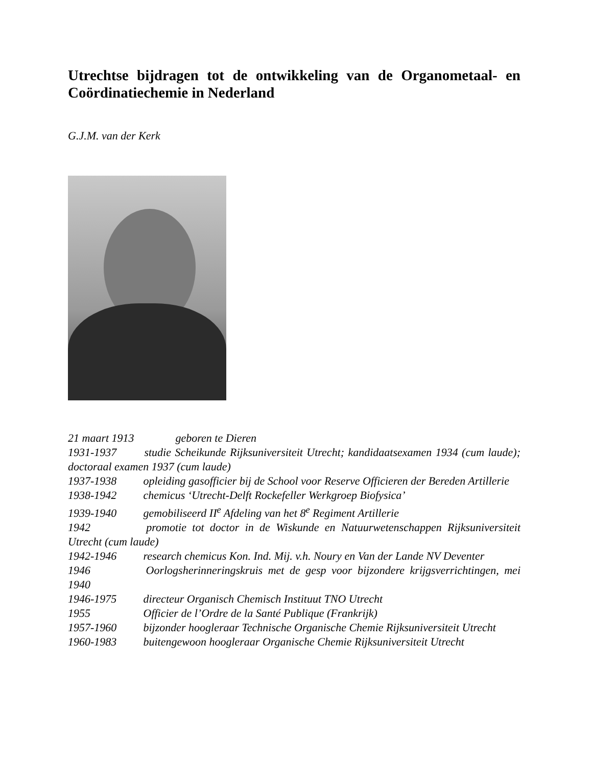Utrechtse bijdragen tot de ontwikkeling van de Organometaal- en Coördinatiechemie in Nederland
G.J.M. van der Kerk
21 maart 1913 geboren te Dieren
1931-1937 studie Scheikunde Rijksuniversiteit Utrecht; kandidaatsexamen 1934 (cum laude); doctoraal examen 1937 (cum laude)
1937-1938 opleiding gasofficier bij de School voor Reserve Officieren der Bereden Artillerie
1938-1942 chemicus ‘Utrecht-Delft Rockefeller Werkgroep Biofysica’
1939-1940 gemobiliseerd II<sup>e</sup> Afdeling van het 8<sup>e</sup> Regiment Artillerie
1942 promotie tot doctor in de Wiskunde en Natuurwetenschappen Rijksuniversiteit Utrecht (cum laude)
1942-1946 research chemicus Kon. Ind. Mij. v.h. Noury en Van der Lande NV Deventer
1946 Oorlogsherinneringskruis met de gesp voor bijzondere krijgsverrichtingen, mei 1940
1946-1975 directeur Organisch Chemisch Instituut TNO Utrecht
1955 Officier de l’Ordre de la Santé Publique (Frankrijk)
1957-1960 bijzonder hoogleraar Technische Organische Chemie Rijksuniversiteit Utrecht
1960-1983 buitengewoon hoogleraar Organische Chemie Rijksuniversiteit Utrecht